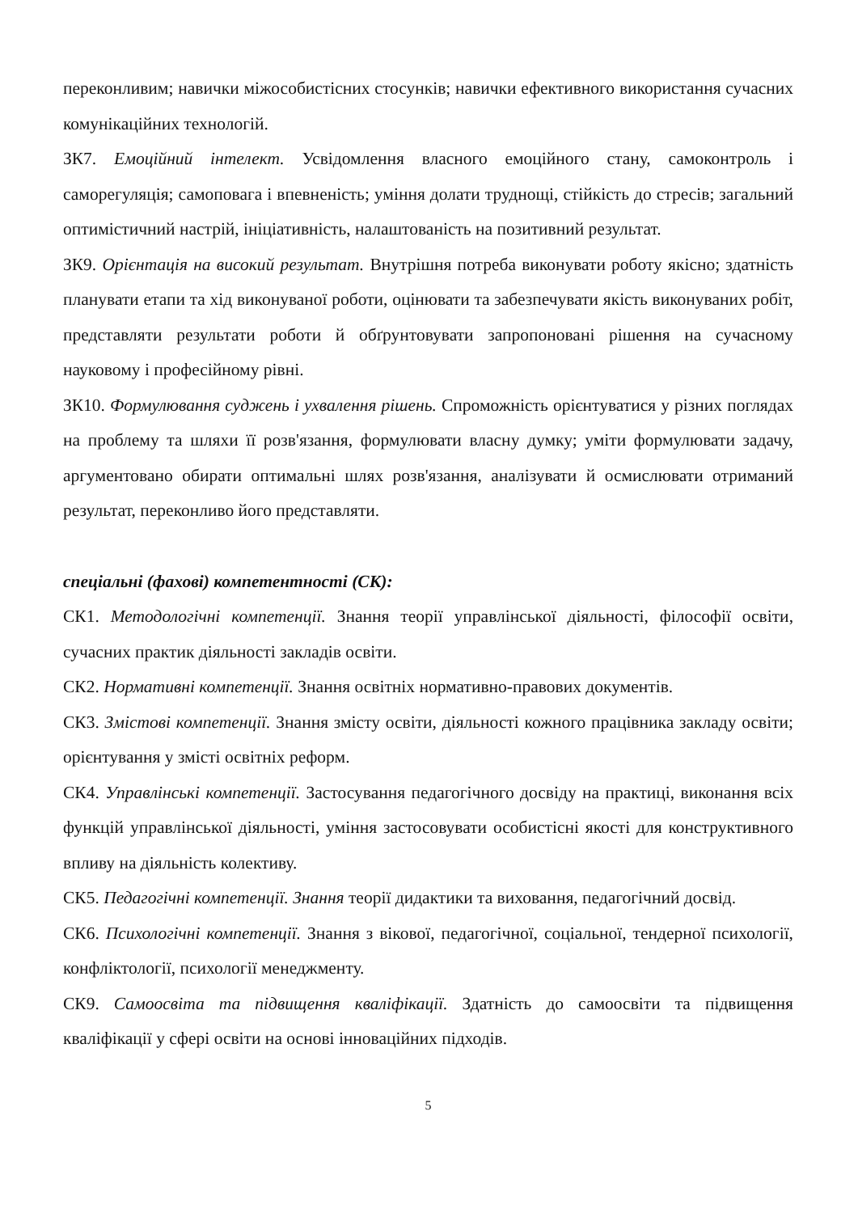переконливим; навички міжособистісних стосунків; навички ефективного використання сучасних комунікаційних технологій.
ЗК7. Емоційний інтелект. Усвідомлення власного емоційного стану, самоконтроль і саморегуляція; самоповага і впевненість; уміння долати труднощі, стійкість до стресів; загальний оптимістичний настрій, ініціативність, налаштованість на позитивний результат.
ЗК9. Орієнтація на високий результат. Внутрішня потреба виконувати роботу якісно; здатність планувати етапи та хід виконуваної роботи, оцінювати та забезпечувати якість виконуваних робіт, представляти результати роботи й обґрунтовувати запропоновані рішення на сучасному науковому і професійному рівні.
ЗК10. Формулювання суджень і ухвалення рішень. Спроможність орієнтуватися у різних поглядах на проблему та шляхи її розв'язання, формулювати власну думку; уміти формулювати задачу, аргументовано обирати оптимальні шлях розв'язання, аналізувати й осмислювати отриманий результат, переконливо його представляти.
спеціальні (фахові) компетентності (СК):
СК1. Методологічні компетенції. Знання теорії управлінської діяльності, філософії освіти, сучасних практик діяльності закладів освіти.
СК2. Нормативні компетенції. Знання освітніх нормативно-правових документів.
СК3. Змістові компетенції. Знання змісту освіти, діяльності кожного працівника закладу освіти; орієнтування у змісті освітніх реформ.
СК4. Управлінські компетенції. Застосування педагогічного досвіду на практиці, виконання всіх функцій управлінської діяльності, уміння застосовувати особистісні якості для конструктивного впливу на діяльність колективу.
СК5. Педагогічні компетенції. Знання теорії дидактики та виховання, педагогічний досвід.
СК6. Психологічні компетенції. Знання з вікової, педагогічної, соціальної, тендерної психології, конфліктології, психології менеджменту.
СК9. Самоосвіта та підвищення кваліфікації. Здатність до самоосвіти та підвищення кваліфікації у сфері освіти на основі інноваційних підходів.
5